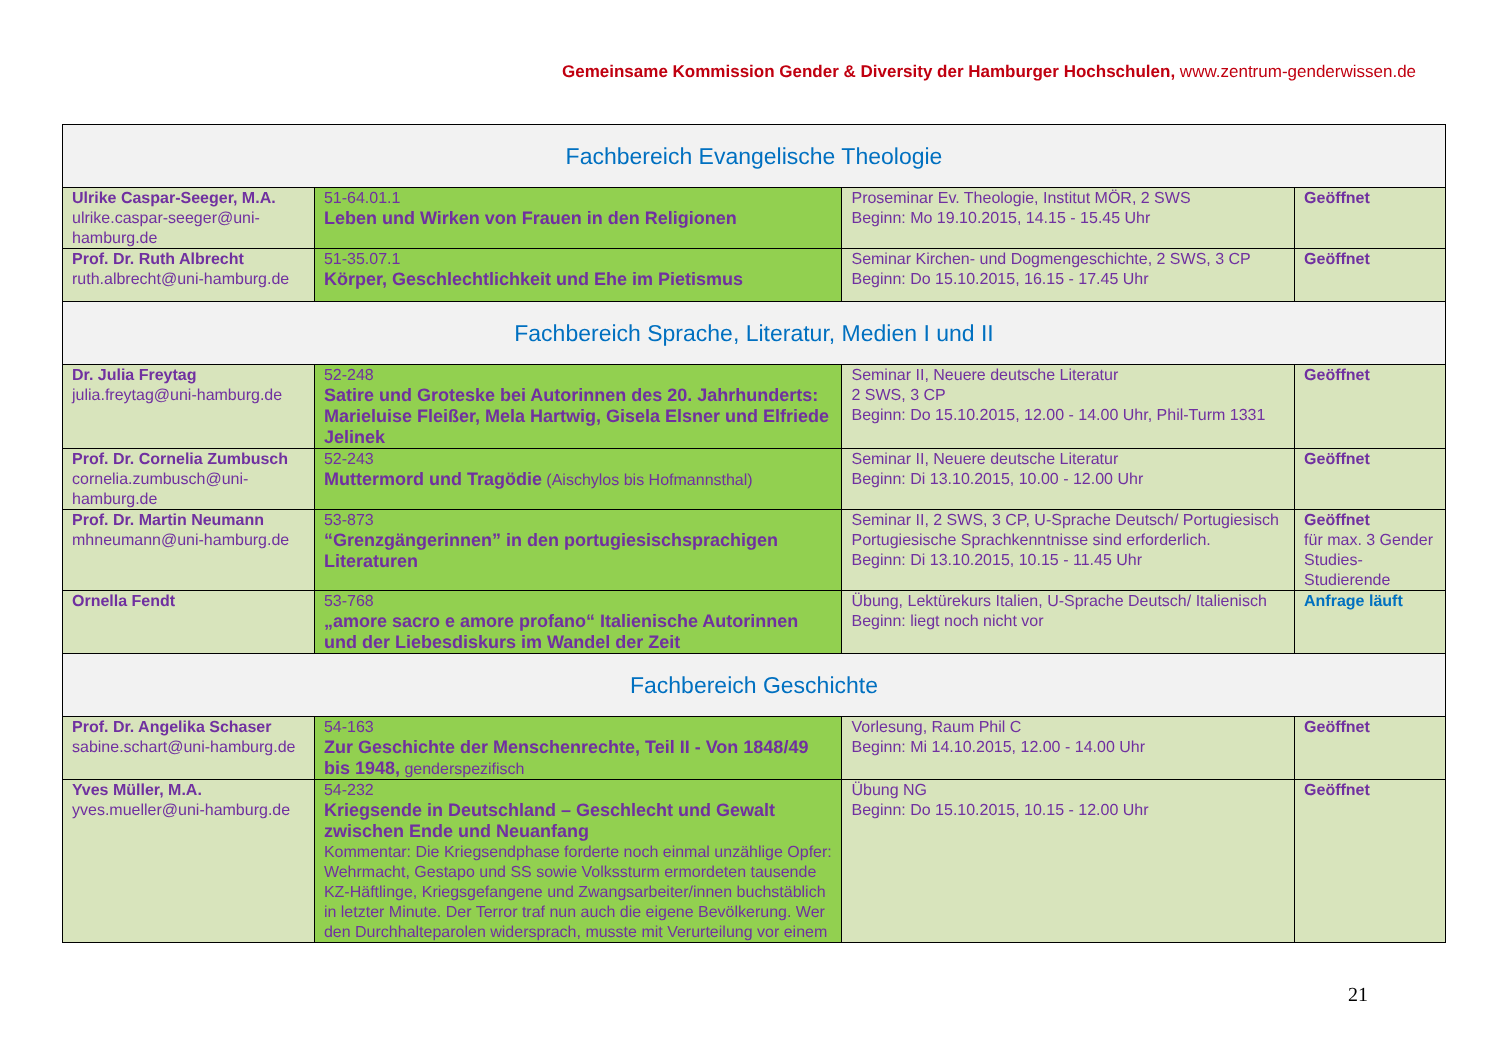Gemeinsame Kommission Gender & Diversity der Hamburger Hochschulen, www.zentrum-genderwissen.de
| Fachbereich Evangelische Theologie | | | |
| --- | --- | --- | --- |
| Ulrike Caspar-Seeger, M.A. ulrike.caspar-seeger@uni-hamburg.de | 51-64.01.1 Leben und Wirken von Frauen in den Religionen | Proseminar Ev. Theologie, Institut MÖR, 2 SWS Beginn: Mo 19.10.2015, 14.15 - 15.45 Uhr | Geöffnet |
| Prof. Dr. Ruth Albrecht ruth.albrecht@uni-hamburg.de | 51-35.07.1 Körper, Geschlechtlichkeit und Ehe im Pietismus | Seminar Kirchen- und Dogmengeschichte, 2 SWS, 3 CP Beginn: Do 15.10.2015, 16.15 - 17.45 Uhr | Geöffnet |
| Fachbereich Sprache, Literatur, Medien I und II | | | |
| Dr. Julia Freytag julia.freytag@uni-hamburg.de | 52-248 Satire und Groteske bei Autorinnen des 20. Jahrhunderts: Marieluise Fleißer, Mela Hartwig, Gisela Elsner und Elfriede Jelinek | Seminar II, Neuere deutsche Literatur 2 SWS, 3 CP Beginn: Do 15.10.2015, 12.00 - 14.00 Uhr, Phil-Turm 1331 | Geöffnet |
| Prof. Dr. Cornelia Zumbusch cornelia.zumbusch@uni-hamburg.de | 52-243 Muttermord und Tragödie (Aischylos bis Hofmannsthal) | Seminar II, Neuere deutsche Literatur Beginn: Di 13.10.2015, 10.00 - 12.00 Uhr | Geöffnet |
| Prof. Dr. Martin Neumann mhneumann@uni-hamburg.de | 53-873 “Grenzgängerinnen” in den portugiesischsprachigen Literaturen | Seminar II, 2 SWS, 3 CP, U-Sprache Deutsch/ Portugiesisch Portugiesische Sprachkenntnisse sind erforderlich. Beginn: Di 13.10.2015, 10.15 - 11.45 Uhr | Geöffnet für max. 3 Gender Studies-Studierende |
| Ornella Fendt | 53-768 „amore sacro e amore profano“ Italienische Autorinnen und der Liebesdiskurs im Wandel der Zeit | Übung, Lektürekurs Italien, U-Sprache Deutsch/ Italienisch Beginn: liegt noch nicht vor | Anfrage läuft |
| Fachbereich Geschichte | | | |
| Prof. Dr. Angelika Schaser sabine.schart@uni-hamburg.de | 54-163 Zur Geschichte der Menschenrechte, Teil II - Von 1848/49 bis 1948, genderspezifisch | Vorlesung, Raum Phil C Beginn: Mi 14.10.2015, 12.00 - 14.00 Uhr | Geöffnet |
| Yves Müller, M.A. yves.mueller@uni-hamburg.de | 54-232 Kriegsende in Deutschland – Geschlecht und Gewalt zwischen Ende und Neuanfang Kommentar: Die Kriegsendphase forderte noch einmal unzählige Opfer: Wehrmacht, Gestapo und SS sowie Volkssturm ermordeten tausende KZ-Häftlinge, Kriegsgefangene und Zwangsarbeiter/innen buchstäblich in letzter Minute. Der Terror traf nun auch die eigene Bevölkerung. Wer den Durchhalteparolen widersprach, musste mit Verurteilung vor einem | Übung NG Beginn: Do 15.10.2015, 10.15 - 12.00 Uhr | Geöffnet |
21